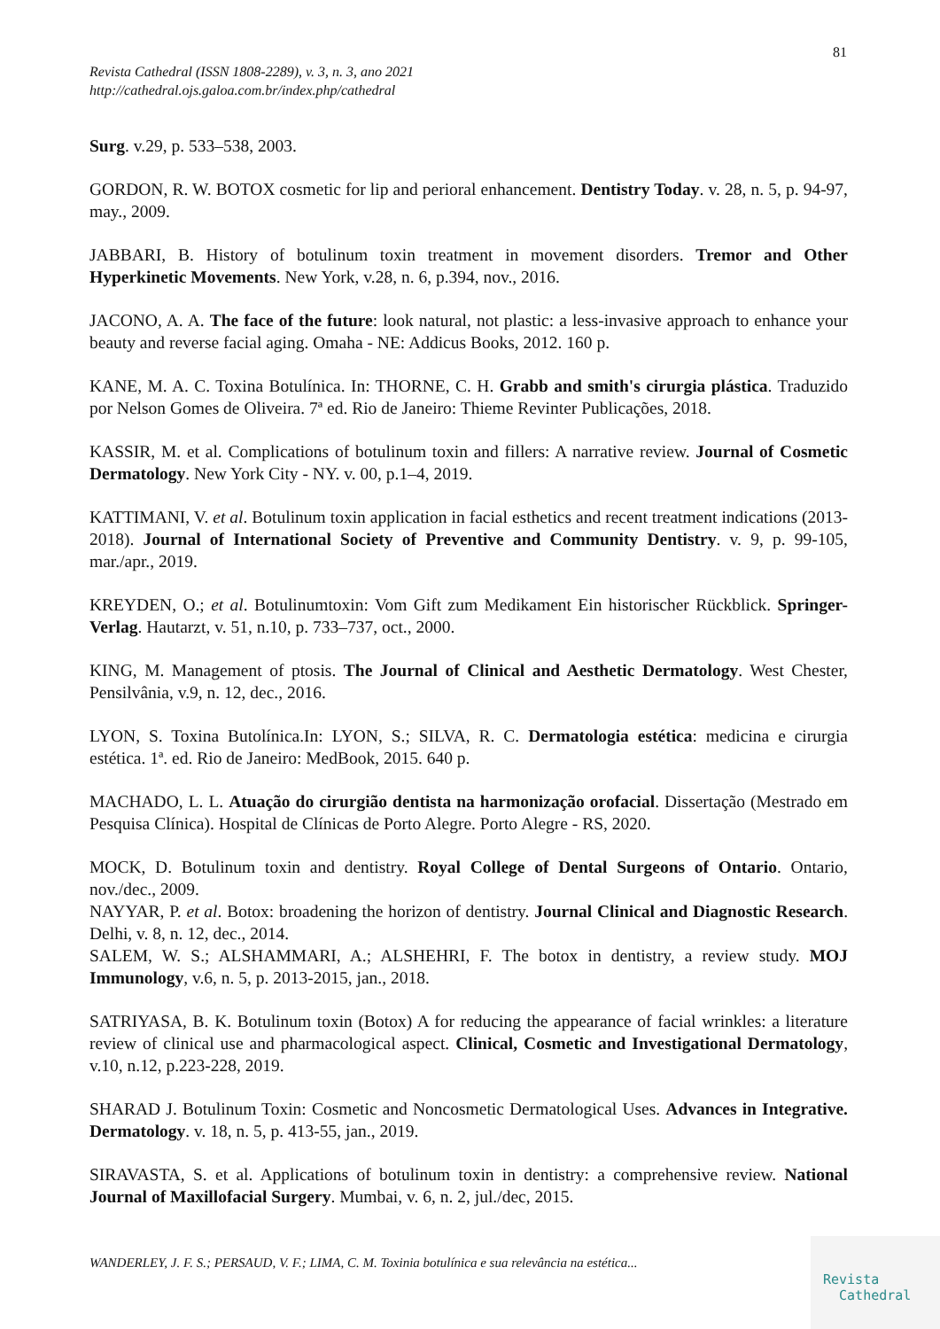81
Revista Cathedral (ISSN 1808-2289), v. 3, n. 3, ano 2021
http://cathedral.ojs.galoa.com.br/index.php/cathedral
Surg. v.29, p. 533–538, 2003.
GORDON, R. W. BOTOX cosmetic for lip and perioral enhancement. Dentistry Today. v. 28, n. 5, p. 94-97, may., 2009.
JABBARI, B. History of botulinum toxin treatment in movement disorders. Tremor and Other Hyperkinetic Movements. New York, v.28, n. 6, p.394, nov., 2016.
JACONO, A. A. The face of the future: look natural, not plastic: a less-invasive approach to enhance your beauty and reverse facial aging. Omaha - NE: Addicus Books, 2012. 160 p.
KANE, M. A. C. Toxina Botulínica. In: THORNE, C. H. Grabb and smith's cirurgia plástica. Traduzido por Nelson Gomes de Oliveira. 7ª ed. Rio de Janeiro: Thieme Revinter Publicações, 2018.
KASSIR, M. et al. Complications of botulinum toxin and fillers: A narrative review. Journal of Cosmetic Dermatology. New York City - NY. v. 00, p.1–4, 2019.
KATTIMANI, V. et al. Botulinum toxin application in facial esthetics and recent treatment indications (2013-2018). Journal of International Society of Preventive and Community Dentistry. v. 9, p. 99-105, mar./apr., 2019.
KREYDEN, O.; et al. Botulinumtoxin: Vom Gift zum Medikament Ein historischer Rückblick. Springer-Verlag. Hautarzt, v. 51, n.10, p. 733–737, oct., 2000.
KING, M. Management of ptosis. The Journal of Clinical and Aesthetic Dermatology. West Chester, Pensilvânia, v.9, n. 12, dec., 2016.
LYON, S. Toxina Butolínica.In: LYON, S.; SILVA, R. C. Dermatologia estética: medicina e cirurgia estética. 1ª. ed. Rio de Janeiro: MedBook, 2015. 640 p.
MACHADO, L. L. Atuação do cirurgião dentista na harmonização orofacial. Dissertação (Mestrado em Pesquisa Clínica). Hospital de Clínicas de Porto Alegre. Porto Alegre - RS, 2020.
MOCK, D. Botulinum toxin and dentistry. Royal College of Dental Surgeons of Ontario. Ontario, nov./dec., 2009.
NAYYAR, P. et al. Botox: broadening the horizon of dentistry. Journal Clinical and Diagnostic Research. Delhi, v. 8, n. 12, dec., 2014.
SALEM, W. S.; ALSHAMMARI, A.; ALSHEHRI, F. The botox in dentistry, a review study. MOJ Immunology, v.6, n. 5, p. 2013-2015, jan., 2018.
SATRIYASA, B. K. Botulinum toxin (Botox) A for reducing the appearance of facial wrinkles: a literature review of clinical use and pharmacological aspect. Clinical, Cosmetic and Investigational Dermatology, v.10, n.12, p.223-228, 2019.
SHARAD J. Botulinum Toxin: Cosmetic and Noncosmetic Dermatological Uses. Advances in Integrative. Dermatology. v. 18, n. 5, p. 413-55, jan., 2019.
SIRAVASTA, S. et al. Applications of botulinum toxin in dentistry: a comprehensive review. National Journal of Maxillofacial Surgery. Mumbai, v. 6, n. 2, jul./dec, 2015.
WANDERLEY, J. F. S.; PERSAUD, V. F.; LIMA, C. M. Toxinia botulínica e sua relevância na estética...
Revista
Cathedral